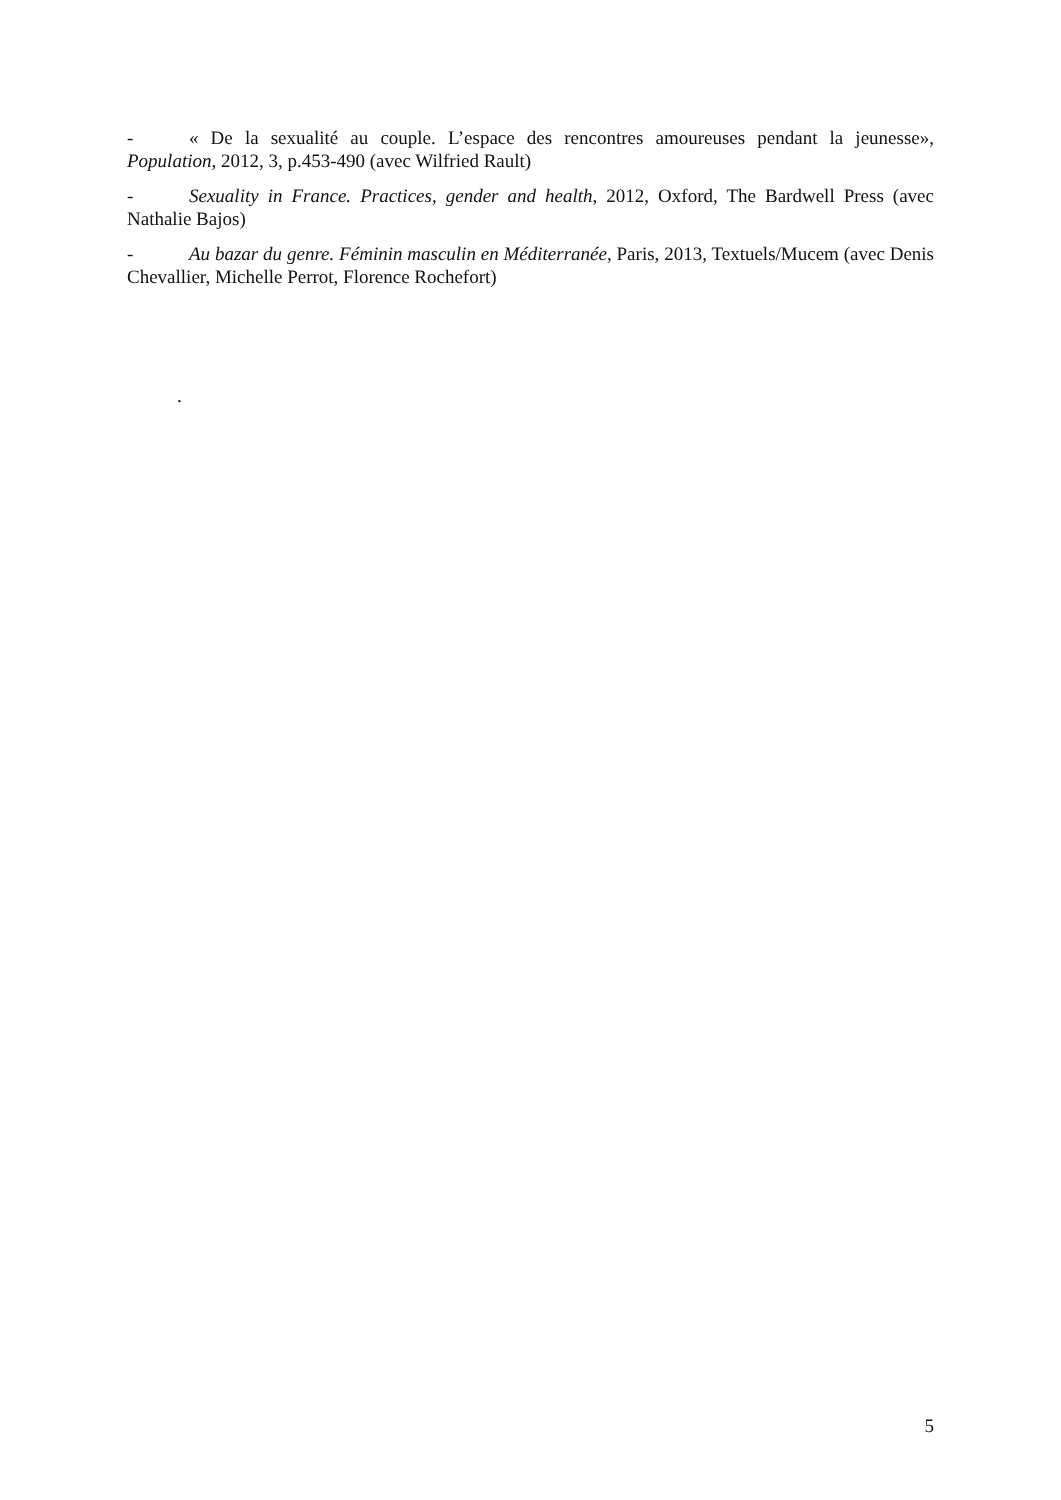- « De la sexualité au couple. L’espace des rencontres amoureuses pendant la jeunesse», Population, 2012, 3, p.453-490 (avec Wilfried Rault)
- Sexuality in France. Practices, gender and health, 2012, Oxford, The Bardwell Press (avec Nathalie Bajos)
- Au bazar du genre. Féminin masculin en Méditerranée, Paris, 2013, Textuels/Mucem (avec Denis Chevallier, Michelle Perrot, Florence Rochefort)
.
5